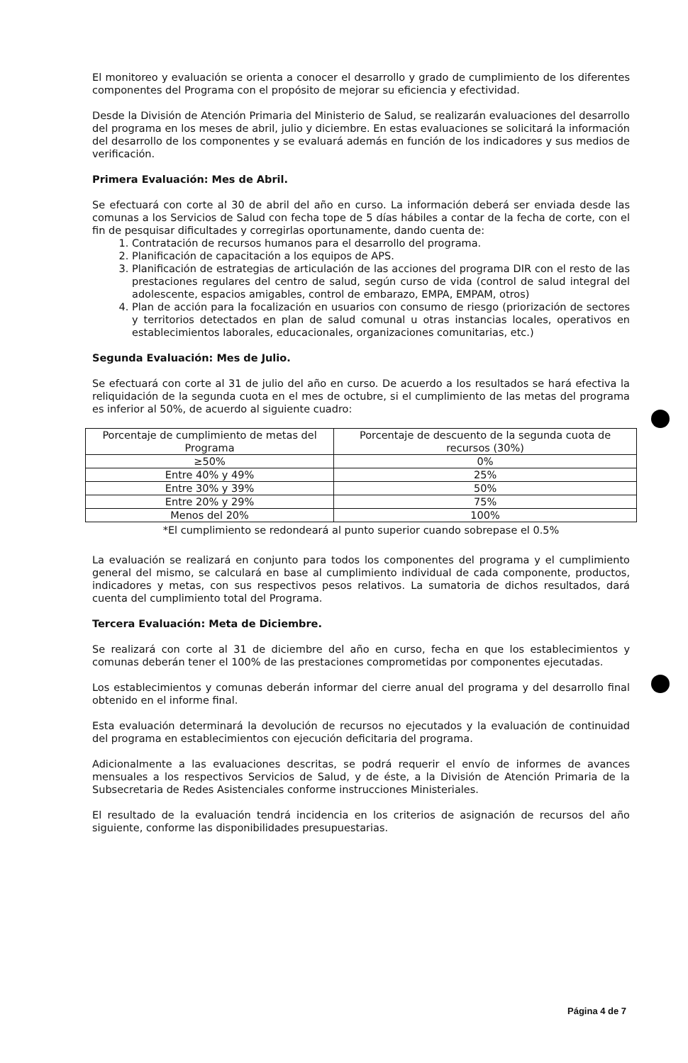El monitoreo y evaluación se orienta a conocer el desarrollo y grado de cumplimiento de los diferentes componentes del Programa con el propósito de mejorar su eficiencia y efectividad.
Desde la División de Atención Primaria del Ministerio de Salud, se realizarán evaluaciones del desarrollo del programa en los meses de abril, julio y diciembre. En estas evaluaciones se solicitará la información del desarrollo de los componentes y se evaluará además en función de los indicadores y sus medios de verificación.
Primera Evaluación: Mes de Abril.
Se efectuará con corte al 30 de abril del año en curso. La información deberá ser enviada desde las comunas a los Servicios de Salud con fecha tope de 5 días hábiles a contar de la fecha de corte, con el fin de pesquisar dificultades y corregirlas oportunamente, dando cuenta de:
1. Contratación de recursos humanos para el desarrollo del programa.
2. Planificación de capacitación a los equipos de APS.
3. Planificación de estrategias de articulación de las acciones del programa DIR con el resto de las prestaciones regulares del centro de salud, según curso de vida (control de salud integral del adolescente, espacios amigables, control de embarazo, EMPA, EMPAM, otros)
4. Plan de acción para la focalización en usuarios con consumo de riesgo (priorización de sectores y territorios detectados en plan de salud comunal u otras instancias locales, operativos en establecimientos laborales, educacionales, organizaciones comunitarias, etc.)
Segunda Evaluación: Mes de Julio.
Se efectuará con corte al 31 de julio del año en curso. De acuerdo a los resultados se hará efectiva la reliquidación de la segunda cuota en el mes de octubre, si el cumplimiento de las metas del programa es inferior al 50%, de acuerdo al siguiente cuadro:
| Porcentaje de cumplimiento de metas del Programa | Porcentaje de descuento de la segunda cuota de recursos (30%) |
| ≥50% | 0% |
| Entre 40% y 49% | 25% |
| Entre 30% y 39% | 50% |
| Entre 20% y 29% | 75% |
| Menos del 20% | 100% |
*El cumplimiento se redondeará al punto superior cuando sobrepase el 0.5%
La evaluación se realizará en conjunto para todos los componentes del programa y el cumplimiento general del mismo, se calculará en base al cumplimiento individual de cada componente, productos, indicadores y metas, con sus respectivos pesos relativos. La sumatoria de dichos resultados, dará cuenta del cumplimiento total del Programa.
Tercera Evaluación: Meta de Diciembre.
Se realizará con corte al 31 de diciembre del año en curso, fecha en que los establecimientos y comunas deberán tener el 100% de las prestaciones comprometidas por componentes ejecutadas.
Los establecimientos y comunas deberán informar del cierre anual del programa y del desarrollo final obtenido en el informe final.
Esta evaluación determinará la devolución de recursos no ejecutados y la evaluación de continuidad del programa en establecimientos con ejecución deficitaria del programa.
Adicionalmente a las evaluaciones descritas, se podrá requerir el envío de informes de avances mensuales a los respectivos Servicios de Salud, y de éste, a la División de Atención Primaria de la Subsecretaria de Redes Asistenciales conforme instrucciones Ministeriales.
El resultado de la evaluación tendrá incidencia en los criterios de asignación de recursos del año siguiente, conforme las disponibilidades presupuestarias.
Página 4 de 7